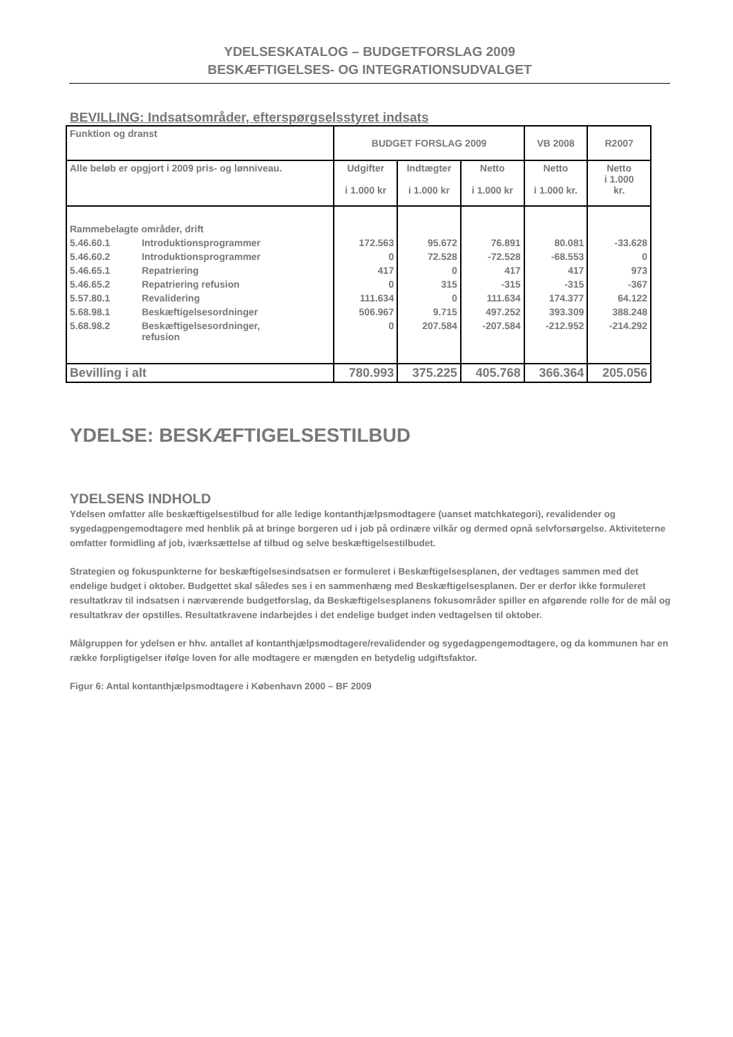YDELSESKATALOG – BUDGETFORSLAG 2009
BESKÆFTIGELSES- OG INTEGRATIONSUDVALGET
BEVILLING: Indsatsområder, efterspørgselsstyret indsats
| Funktion og dranst | | BUDGET FORSLAG 2009 | | | VB 2008 | R2007 |
| --- | --- | --- | --- | --- | --- | --- |
| Alle beløb er opgjort i 2009 pris- og lønniveau. | | Udgifter i 1.000 kr | Indtægter i 1.000 kr | Netto i 1.000 kr | Netto i 1.000 kr. | Netto i 1.000 kr. |
| Rammebelagte områder, drift | | | | | | |
| 5.46.60.1 | Introduktionsprogrammer | 172.563 | 95.672 | 76.891 | 80.081 | -33.628 |
| 5.46.60.2 | Introduktionsprogrammer | 0 | 72.528 | -72.528 | -68.553 | 0 |
| 5.46.65.1 | Repatriering | 417 | 0 | 417 | 417 | 973 |
| 5.46.65.2 | Repatriering refusion | 0 | 315 | -315 | -315 | -367 |
| 5.57.80.1 | Revalidering | 111.634 | 0 | 111.634 | 174.377 | 64.122 |
| 5.68.98.1 | Beskæftigelsesordninger | 506.967 | 9.715 | 497.252 | 393.309 | 388.248 |
| 5.68.98.2 | Beskæftigelsesordninger, refusion | 0 | 207.584 | -207.584 | -212.952 | -214.292 |
| Bevilling i alt | | 780.993 | 375.225 | 405.768 | 366.364 | 205.056 |
YDELSE: BESKÆFTIGELSESTILBUD
YDELSENS INDHOLD
Ydelsen omfatter alle beskæftigelsestilbud for alle ledige kontanthjælpsmodtagere (uanset matchkategori), revalidender og sygedagpengemodtagere med henblik på at bringe borgeren ud i job på ordinære vilkår og dermed opnå selvforsørgelse. Aktiviteterne omfatter formidling af job, iværksættelse af tilbud og selve beskæftigelsestilbudet.
Strategien og fokuspunkterne for beskæftigelsesindsatsen er formuleret i Beskæftigelsesplanen, der vedtages sammen med det endelige budget i oktober. Budgettet skal således ses i en sammenhæng med Beskæftigelsesplanen. Der er derfor ikke formuleret resultatkrav til indsatsen i nærværende budgetforslag, da Beskæftigelsesplanens fokusområder spiller en afgørende rolle for de mål og resultatkrav der opstilles. Resultatkravene indarbejdes i det endelige budget inden vedtagelsen til oktober.
Målgruppen for ydelsen er hhv. antallet af kontanthjælpsmodtagere/revalidender og sygedagpengemodtagere, og da kommunen har en række forpligtigelser ifølge loven for alle modtagere er mængden en betydelig udgiftsfaktor.
Figur 6: Antal kontanthjælpsmodtagere i København 2000 – BF 2009